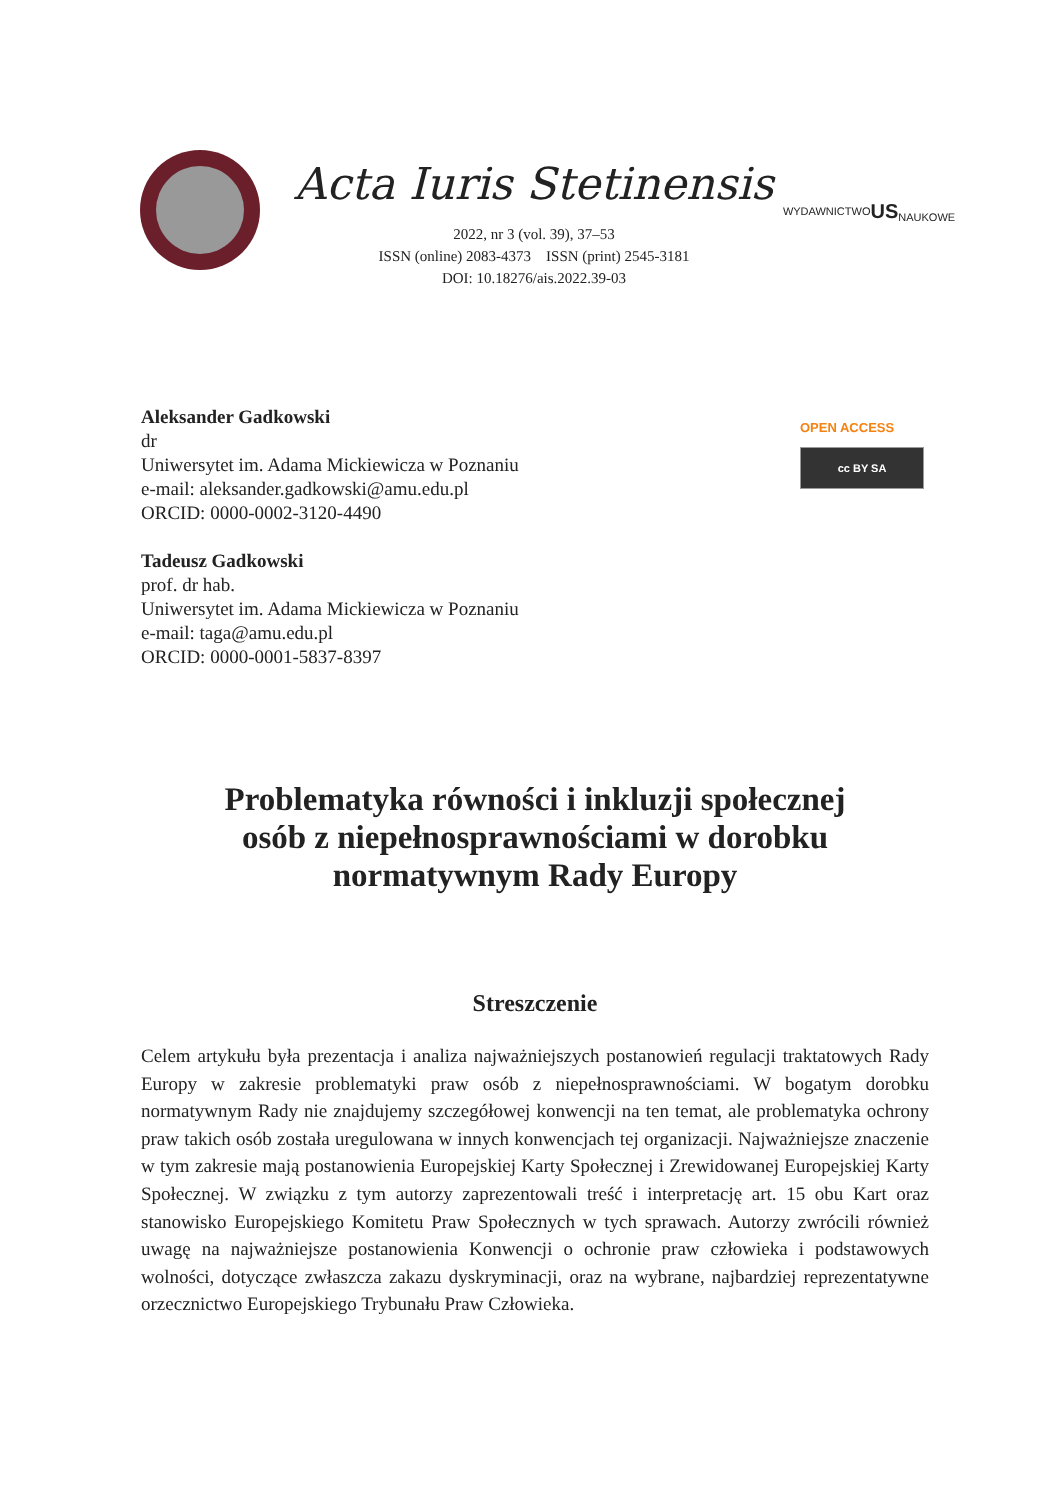Acta Iuris Stetinensis
2022, nr 3 (vol. 39), 37–53
ISSN (online) 2083-4373 ISSN (print) 2545-3181
DOI: 10.18276/ais.2022.39-03
WYDAWNICTWO
US
NAUKOWE
Aleksander Gadkowski
dr
Uniwersytet im. Adama Mickiewicza w Poznaniu
e-mail: aleksander.gadkowski@amu.edu.pl
ORCID: 0000-0002-3120-4490
Tadeusz Gadkowski
prof. dr hab.
Uniwersytet im. Adama Mickiewicza w Poznaniu
e-mail: taga@amu.edu.pl
ORCID: 0000-0001-5837-8397
OPEN ACCESS
cc BY SA
Problematyka równości i inkluzji społecznej
osób z niepełnosprawnościami w dorobku
normatywnym Rady Europy
Streszczenie
Celem artykułu była prezentacja i analiza najważniejszych postanowień regulacji traktatowych Rady Europy w zakresie problematyki praw osób z niepełnosprawnościami. W bogatym dorobku normatywnym Rady nie znajdujemy szczegółowej konwencji na ten temat, ale problematyka ochrony praw takich osób została uregulowana w innych konwencjach tej organizacji. Najważniejsze znaczenie w tym zakresie mają postanowienia Europejskiej Karty Społecznej i Zrewidowanej Europejskiej Karty Społecznej. W związku z tym autorzy zaprezentowali treść i interpretację art. 15 obu Kart oraz stanowisko Europejskiego Komitetu Praw Społecznych w tych sprawach. Autorzy zwrócili również uwagę na najważniejsze postanowienia Konwencji o ochronie praw człowieka i podstawowych wolności, dotyczące zwłaszcza zakazu dyskryminacji, oraz na wybrane, najbardziej reprezentatywne orzecznictwo Europejskiego Trybunału Praw Człowieka.